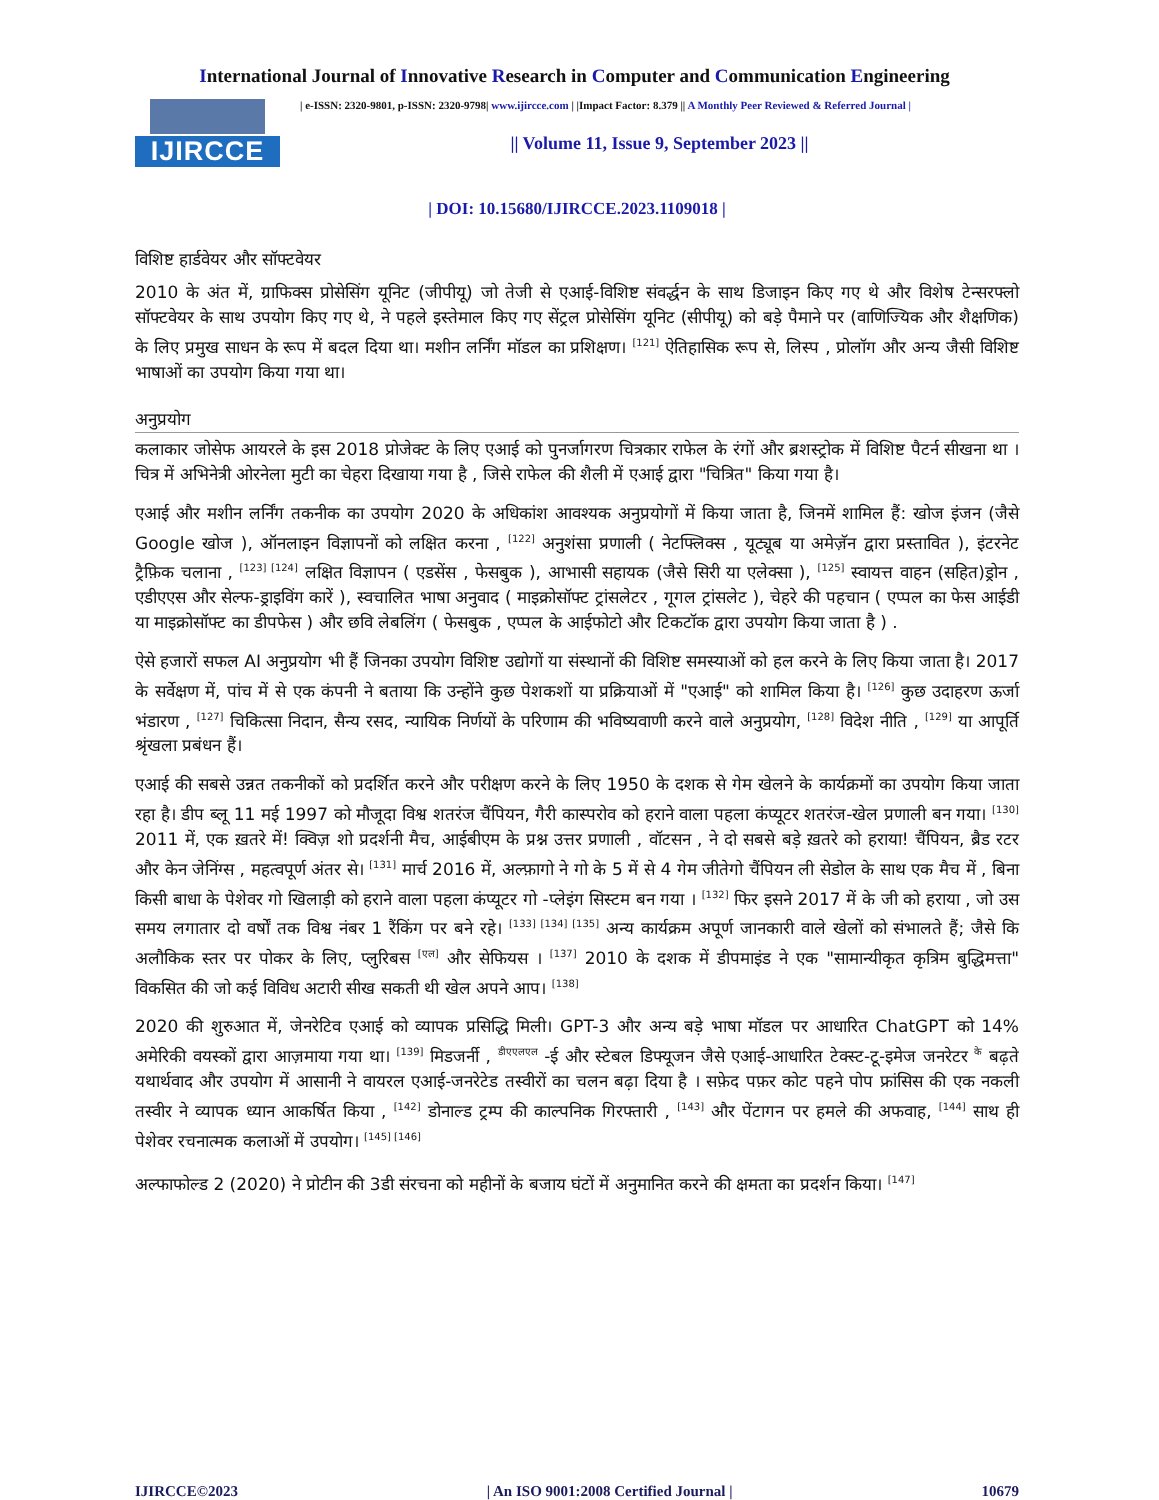International Journal of Innovative Research in Computer and Communication Engineering
IJIRCCE
| e-ISSN: 2320-9801, p-ISSN: 2320-9798| www.ijircce.com | |Impact Factor: 8.379 || A Monthly Peer Reviewed & Referred Journal |
|| Volume 11, Issue 9, September 2023 ||
| DOI: 10.15680/IJIRCCE.2023.1109018 |
विशिष्ट हार्डवेयर और सॉफ्टवेयर
2010 के अंत में, ग्राफिक्स प्रोसेसिंग यूनिट (जीपीयू) जो तेजी से एआई-विशिष्ट संवर्द्धन के साथ डिजाइन किए गए थे और विशेष टेन्सरफ्लो सॉफ्टवेयर के साथ उपयोग किए गए थे, ने पहले इस्तेमाल किए गए सेंट्रल प्रोसेसिंग यूनिट (सीपीयू) को बड़े पैमाने पर (वाणिज्यिक और शैक्षणिक) के लिए प्रमुख साधन के रूप में बदल दिया था। मशीन लर्निंग मॉडल का प्रशिक्षण। <sup>[121]</sup> ऐतिहासिक रूप से, लिस्प , प्रोलॉग और अन्य जैसी विशिष्ट भाषाओं का उपयोग किया गया था।
अनुप्रयोग
कलाकार जोसेफ आयरले के इस 2018 प्रोजेक्ट के लिए एआई को पुनर्जागरण चित्रकार राफेल के रंगों और ब्रशस्ट्रोक में विशिष्ट पैटर्न सीखना था । चित्र में अभिनेत्री ओरनेला मुटी का चेहरा दिखाया गया है , जिसे राफेल की शैली में एआई द्वारा "चित्रित" किया गया है।
एआई और मशीन लर्निंग तकनीक का उपयोग 2020 के अधिकांश आवश्यक अनुप्रयोगों में किया जाता है, जिनमें शामिल हैं: खोज इंजन (जैसे Google खोज ), ऑनलाइन विज्ञापनों को लक्षित करना , <sup>[122]</sup> अनुशंसा प्रणाली ( नेटफ्लिक्स , यूट्यूब या अमेज़ॅन द्वारा प्रस्तावित ), इंटरनेट ट्रैफ़िक चलाना , <sup>[123] [124]</sup> लक्षित विज्ञापन ( एडसेंस , फेसबुक ), आभासी सहायक (जैसे सिरी या एलेक्सा ), <sup>[125]</sup> स्वायत्त वाहन (सहित)ड्रोन , एडीएएस और सेल्फ-ड्राइविंग कारें ), स्वचालित भाषा अनुवाद ( माइक्रोसॉफ्ट ट्रांसलेटर , गूगल ट्रांसलेट ), चेहरे की पहचान ( एप्पल का फेस आईडी या माइक्रोसॉफ्ट का डीपफेस ) और छवि लेबलिंग ( फेसबुक , एप्पल के आईफोटो और टिकटॉक द्वारा उपयोग किया जाता है ) .
ऐसे हजारों सफल AI अनुप्रयोग भी हैं जिनका उपयोग विशिष्ट उद्योगों या संस्थानों की विशिष्ट समस्याओं को हल करने के लिए किया जाता है। 2017 के सर्वेक्षण में, पांच में से एक कंपनी ने बताया कि उन्होंने कुछ पेशकशों या प्रक्रियाओं में "एआई" को शामिल किया है। <sup>[126]</sup> कुछ उदाहरण ऊर्जा भंडारण , <sup>[127]</sup> चिकित्सा निदान, सैन्य रसद, न्यायिक निर्णयों के परिणाम की भविष्यवाणी करने वाले अनुप्रयोग, <sup>[128]</sup> विदेश नीति , <sup>[129]</sup> या आपूर्ति श्रृंखला प्रबंधन हैं।
एआई की सबसे उन्नत तकनीकों को प्रदर्शित करने और परीक्षण करने के लिए 1950 के दशक से गेम खेलने के कार्यक्रमों का उपयोग किया जाता रहा है। डीप ब्लू 11 मई 1997 को मौजूदा विश्व शतरंज चैंपियन, गैरी कास्परोव को हराने वाला पहला कंप्यूटर शतरंज-खेल प्रणाली बन गया। <sup>[130]</sup> 2011 में, एक ख़तरे में! क्विज़ शो प्रदर्शनी मैच, आईबीएम के प्रश्न उत्तर प्रणाली , वॉटसन , ने दो सबसे बड़े ख़तरे को हराया! चैंपियन, ब्रैड रटर और केन जेनिंग्स , महत्वपूर्ण अंतर से। <sup>[131]</sup> मार्च 2016 में, अल्फ़ागो ने गो के 5 में से 4 गेम जीतेगो चैंपियन ली सेडोल के साथ एक मैच में , बिना किसी बाधा के पेशेवर गो खिलाड़ी को हराने वाला पहला कंप्यूटर गो -प्लेइंग सिस्टम बन गया । <sup>[132]</sup> फिर इसने 2017 में के जी को हराया , जो उस समय लगातार दो वर्षों तक विश्व नंबर 1 रैंकिंग पर बने रहे। <sup>[133] [134] [135]</sup> अन्य कार्यक्रम अपूर्ण जानकारी वाले खेलों को संभालते हैं; जैसे कि अलौकिक स्तर पर पोकर के लिए, प्लुरिबस <sup>[एल]</sup> और सेफियस । <sup>[137]</sup> 2010 के दशक में डीपमाइंड ने एक "सामान्यीकृत कृत्रिम बुद्धिमत्ता" विकसित की जो कई विविध अटारी सीख सकती थी खेल अपने आप। <sup>[138]</sup>
2020 की शुरुआत में, जेनरेटिव एआई को व्यापक प्रसिद्धि मिली। GPT-3 और अन्य बड़े भाषा मॉडल पर आधारित ChatGPT को 14% अमेरिकी वयस्कों द्वारा आज़माया गया था। <sup>[139]</sup> मिडजर्नी , <sup>डीएएलएल</sup> -ई और स्टेबल डिफ्यूजन जैसे एआई-आधारित टेक्स्ट-टू-इमेज जनरेटर <sup>के</sup> बढ़ते यथार्थवाद और उपयोग में आसानी ने वायरल एआई-जनरेटेड तस्वीरों का चलन बढ़ा दिया है । सफ़ेद पफ़र कोट पहने पोप फ्रांसिस की एक नकली तस्वीर ने व्यापक ध्यान आकर्षित किया , <sup>[142]</sup> डोनाल्ड ट्रम्प की काल्पनिक गिरफ्तारी , <sup>[143]</sup> और पेंटागन पर हमले की अफवाह, <sup>[144]</sup> साथ ही पेशेवर रचनात्मक कलाओं में उपयोग। <sup>[145] [146]</sup>
अल्फाफोल्ड 2 (2020) ने प्रोटीन की 3डी संरचना को महीनों के बजाय घंटों में अनुमानित करने की क्षमता का प्रदर्शन किया। <sup>[147]</sup>
IJIRCCE©2023 | An ISO 9001:2008 Certified Journal | 10679